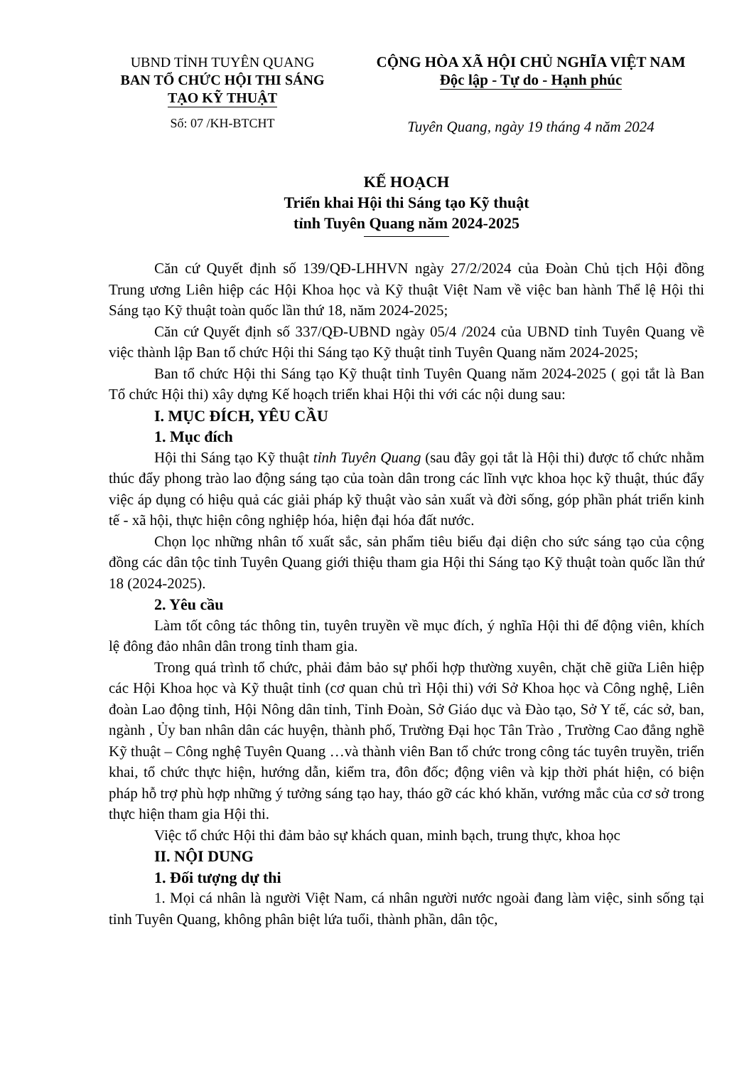UBND TỈNH TUYÊN QUANG
BAN TỔ CHỨC HỘI THI SÁNG
TẠO KỸ THUẬT
Số: 07 /KH-BTCHT
CỘNG HÒA XÃ HỘI CHỦ NGHĨA VIỆT NAM
Độc lập - Tự do - Hạnh phúc
Tuyên Quang, ngày 19 tháng 4 năm 2024
KẾ HOẠCH
Triển khai Hội thi Sáng tạo Kỹ thuật
tỉnh Tuyên Quang năm 2024-2025
Căn cứ Quyết định số 139/QĐ-LHHVN ngày 27/2/2024 của Đoàn Chủ tịch Hội đồng Trung ương Liên hiệp các Hội Khoa học và Kỹ thuật Việt Nam về việc ban hành Thể lệ Hội thi Sáng tạo Kỹ thuật toàn quốc lần thứ 18, năm 2024-2025;
Căn cứ Quyết định số 337/QĐ-UBND ngày 05/4 /2024 của UBND tỉnh Tuyên Quang về việc thành lập Ban tổ chức Hội thi Sáng tạo Kỹ thuật tỉnh Tuyên Quang năm 2024-2025;
Ban tổ chức Hội thi Sáng tạo Kỹ thuật tỉnh Tuyên Quang năm 2024-2025 ( gọi tắt là Ban Tổ chức Hội thi) xây dựng Kế hoạch triển khai Hội thi với các nội dung sau:
I. MỤC ĐÍCH, YÊU CẦU
1. Mục đích
Hội thi Sáng tạo Kỹ thuật tỉnh Tuyên Quang (sau đây gọi tắt là Hội thi) được tổ chức nhằm thúc đẩy phong trào lao động sáng tạo của toàn dân trong các lĩnh vực khoa học kỹ thuật, thúc đẩy việc áp dụng có hiệu quả các giải pháp kỹ thuật vào sản xuất và đời sống, góp phần phát triển kinh tế - xã hội, thực hiện công nghiệp hóa, hiện đại hóa đất nước.
Chọn lọc những nhân tố xuất sắc, sản phẩm tiêu biểu đại diện cho sức sáng tạo của cộng đồng các dân tộc tỉnh Tuyên Quang giới thiệu tham gia Hội thi Sáng tạo Kỹ thuật toàn quốc lần thứ 18 (2024-2025).
2. Yêu cầu
Làm tốt công tác thông tin, tuyên truyền về mục đích, ý nghĩa Hội thi để động viên, khích lệ đông đảo nhân dân trong tỉnh tham gia.
Trong quá trình tổ chức, phải đảm bảo sự phối hợp thường xuyên, chặt chẽ giữa Liên hiệp các Hội Khoa học và Kỹ thuật tỉnh (cơ quan chủ trì Hội thi) với Sở Khoa học và Công nghệ, Liên đoàn Lao động tỉnh, Hội Nông dân tỉnh, Tỉnh Đoàn, Sở Giáo dục và Đào tạo, Sở Y tế, các sở, ban, ngành , Ủy ban nhân dân các huyện, thành phố, Trường Đại học Tân Trào , Trường Cao đẳng nghề Kỹ thuật – Công nghệ Tuyên Quang …và thành viên Ban tổ chức trong công tác tuyên truyền, triển khai, tổ chức thực hiện, hướng dẫn, kiểm tra, đôn đốc; động viên và kịp thời phát hiện, có biện pháp hỗ trợ phù hợp những ý tưởng sáng tạo hay, tháo gỡ các khó khăn, vướng mắc của cơ sở trong thực hiện tham gia Hội thi.
Việc tổ chức Hội thi đảm bảo sự khách quan, minh bạch, trung thực, khoa học
II. NỘI DUNG
1. Đối tượng dự thi
1. Mọi cá nhân là người Việt Nam, cá nhân người nước ngoài đang làm việc, sinh sống tại tỉnh Tuyên Quang, không phân biệt lứa tuổi, thành phần, dân tộc,